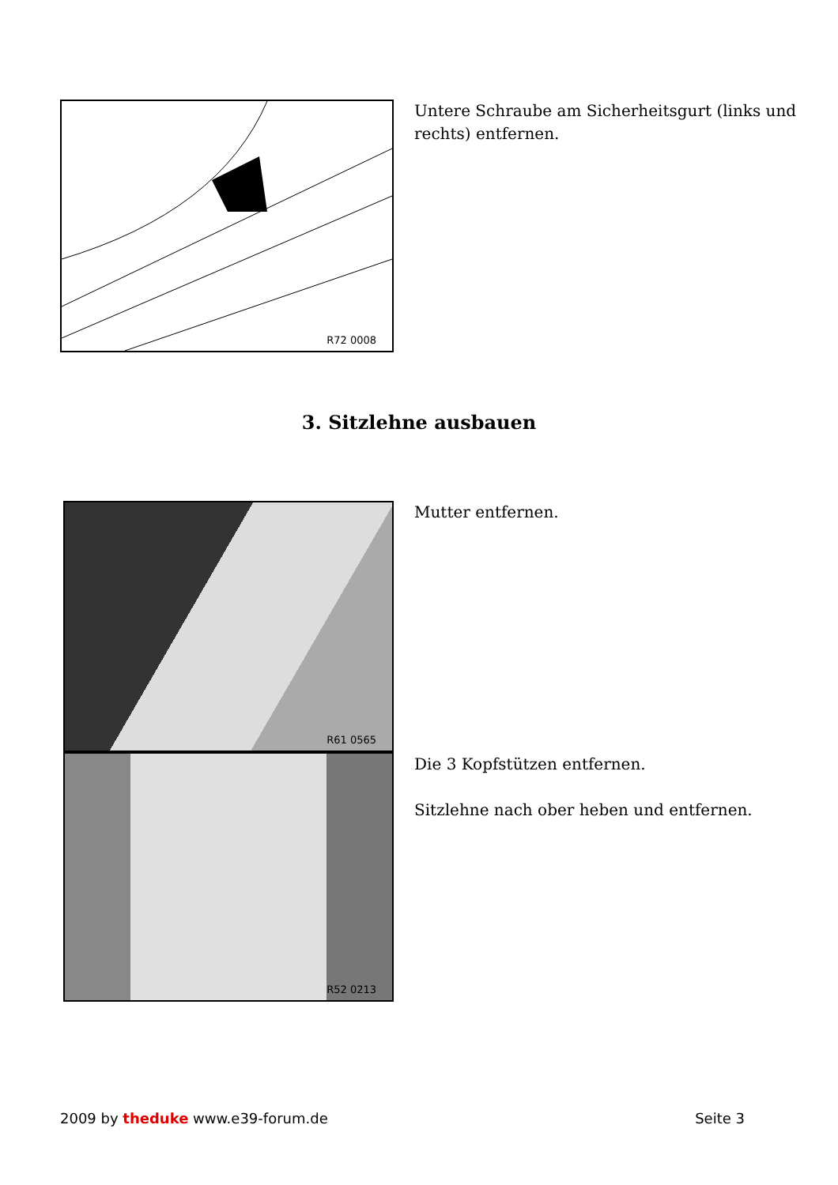R72 0008
Untere Schraube am Sicherheitsgurt (links und
rechts) entfernen.
3. Sitzlehne ausbauen
R61 0565
R52 0213
Mutter entfernen.
Die 3 Kopfstützen entfernen.
Sitzlehne nach ober heben und entfernen.
2009 by theduke www.e39-forum.de Seite 3